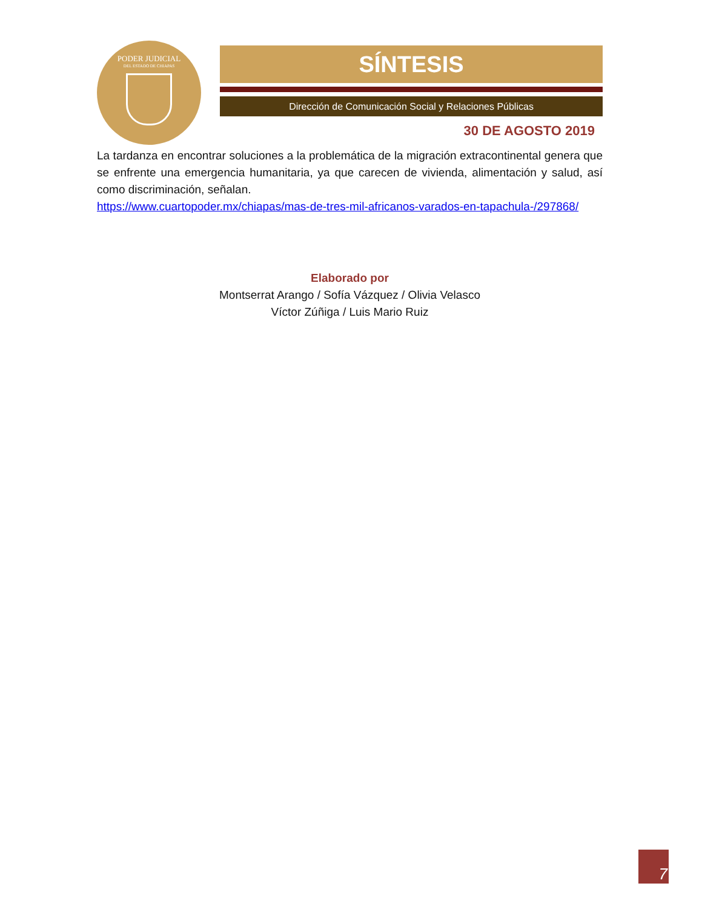PODER JUDICIAL
DEL ESTADO DE CHIAPAS
SÍNTESIS
Dirección de Comunicación Social y Relaciones Públicas
30 DE AGOSTO 2019
La tardanza en encontrar soluciones a la problemática de la migración extracontinental genera que se enfrente una emergencia humanitaria, ya que carecen de vivienda, alimentación y salud, así como discriminación, señalan.
https://www.cuartopoder.mx/chiapas/mas-de-tres-mil-africanos-varados-en-tapachula-/297868/
Elaborado por
Montserrat Arango / Sofía Vázquez / Olivia Velasco
Víctor Zúñiga / Luis Mario Ruiz
7